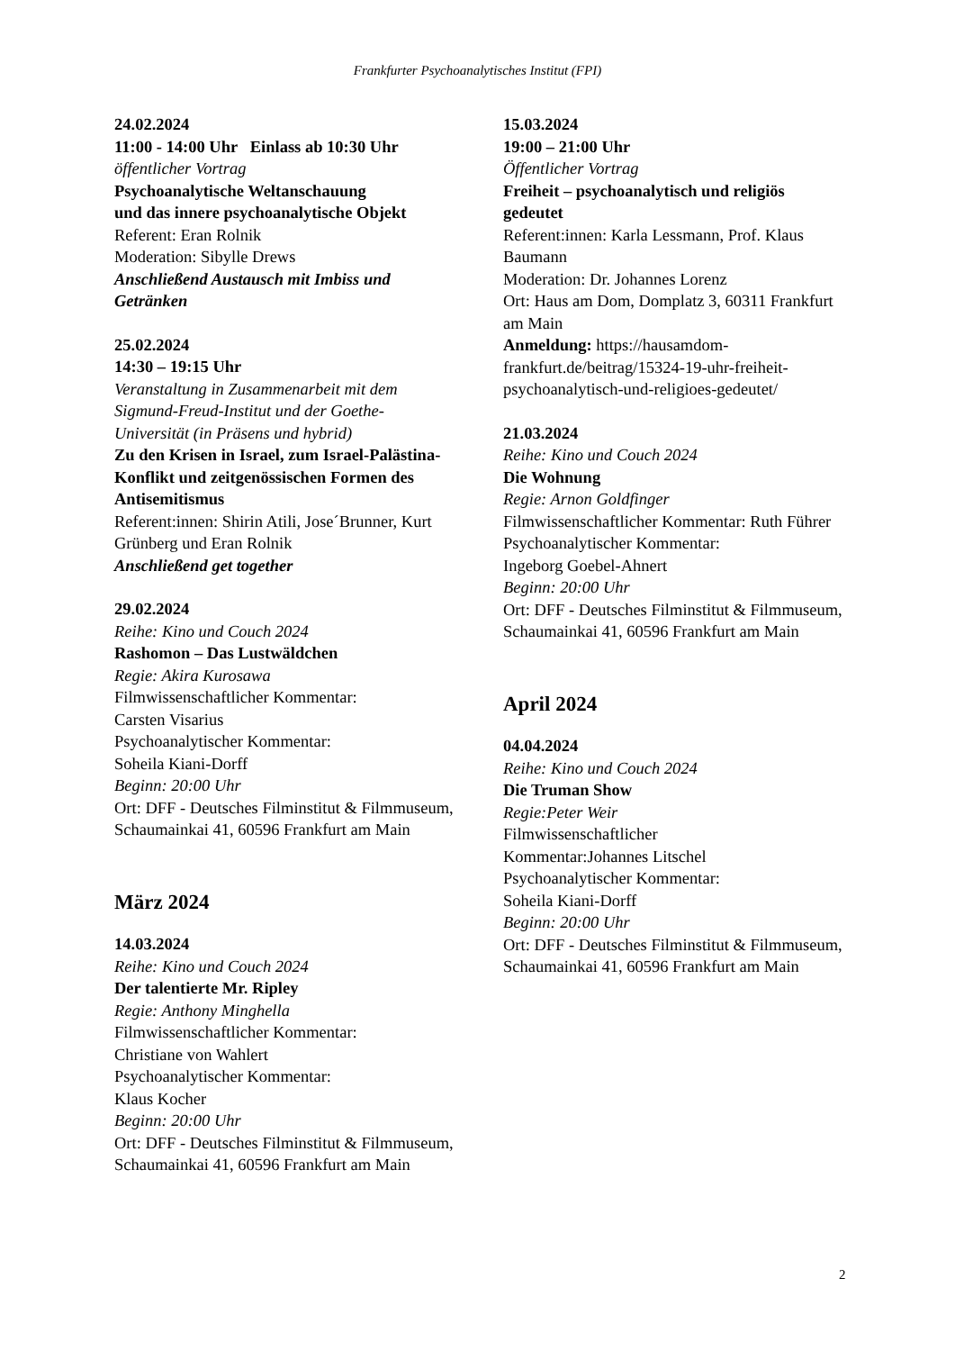Frankfurter Psychoanalytisches Institut (FPI)
24.02.2024
11:00 - 14:00 Uhr Einlass ab 10:30 Uhr
öffentlicher Vortrag
Psychoanalytische Weltanschauung
und das innere psychoanalytische Objekt
Referent: Eran Rolnik
Moderation: Sibylle Drews
Anschließend Austausch mit Imbiss und Getränken
25.02.2024
14:30 – 19:15 Uhr
Veranstaltung in Zusammenarbeit mit dem Sigmund-Freud-Institut und der Goethe-Universität (in Präsens und hybrid)
Zu den Krisen in Israel, zum Israel-Palästina-Konflikt und zeitgenössischen Formen des Antisemitismus
Referent:innen: Shirin Atili, Jose´Brunner, Kurt Grünberg und Eran Rolnik
Anschließend get together
29.02.2024
Reihe: Kino und Couch 2024
Rashomon – Das Lustwäldchen
Regie: Akira Kurosawa
Filmwissenschaftlicher Kommentar:
Carsten Visarius
Psychoanalytischer Kommentar:
Soheila Kiani-Dorff
Beginn: 20:00 Uhr
Ort: DFF - Deutsches Filminstitut & Filmmuseum, Schaumainkai 41, 60596 Frankfurt am Main
März 2024
14.03.2024
Reihe: Kino und Couch 2024
Der talentierte Mr. Ripley
Regie: Anthony Minghella
Filmwissenschaftlicher Kommentar:
Christiane von Wahlert
Psychoanalytischer Kommentar:
Klaus Kocher
Beginn: 20:00 Uhr
Ort: DFF - Deutsches Filminstitut & Filmmuseum, Schaumainkai 41, 60596 Frankfurt am Main
15.03.2024
19:00 – 21:00 Uhr
Öffentlicher Vortrag
Freiheit – psychoanalytisch und religiös gedeutet
Referent:innen: Karla Lessmann, Prof. Klaus Baumann
Moderation: Dr. Johannes Lorenz
Ort: Haus am Dom, Domplatz 3, 60311 Frankfurt am Main
Anmeldung: https://hausamdom-frankfurt.de/beitrag/15324-19-uhr-freiheit-psychoanalytisch-und-religioes-gedeutet/
21.03.2024
Reihe: Kino und Couch 2024
Die Wohnung
Regie: Arnon Goldfinger
Filmwissenschaftlicher Kommentar: Ruth Führer
Psychoanalytischer Kommentar:
Ingeborg Goebel-Ahnert
Beginn: 20:00 Uhr
Ort: DFF - Deutsches Filminstitut & Filmmuseum, Schaumainkai 41, 60596 Frankfurt am Main
April 2024
04.04.2024
Reihe: Kino und Couch 2024
Die Truman Show
Regie:Peter Weir
Filmwissenschaftlicher
Kommentar:Johannes Litschel
Psychoanalytischer Kommentar:
Soheila Kiani-Dorff
Beginn: 20:00 Uhr
Ort: DFF - Deutsches Filminstitut & Filmmuseum, Schaumainkai 41, 60596 Frankfurt am Main
2